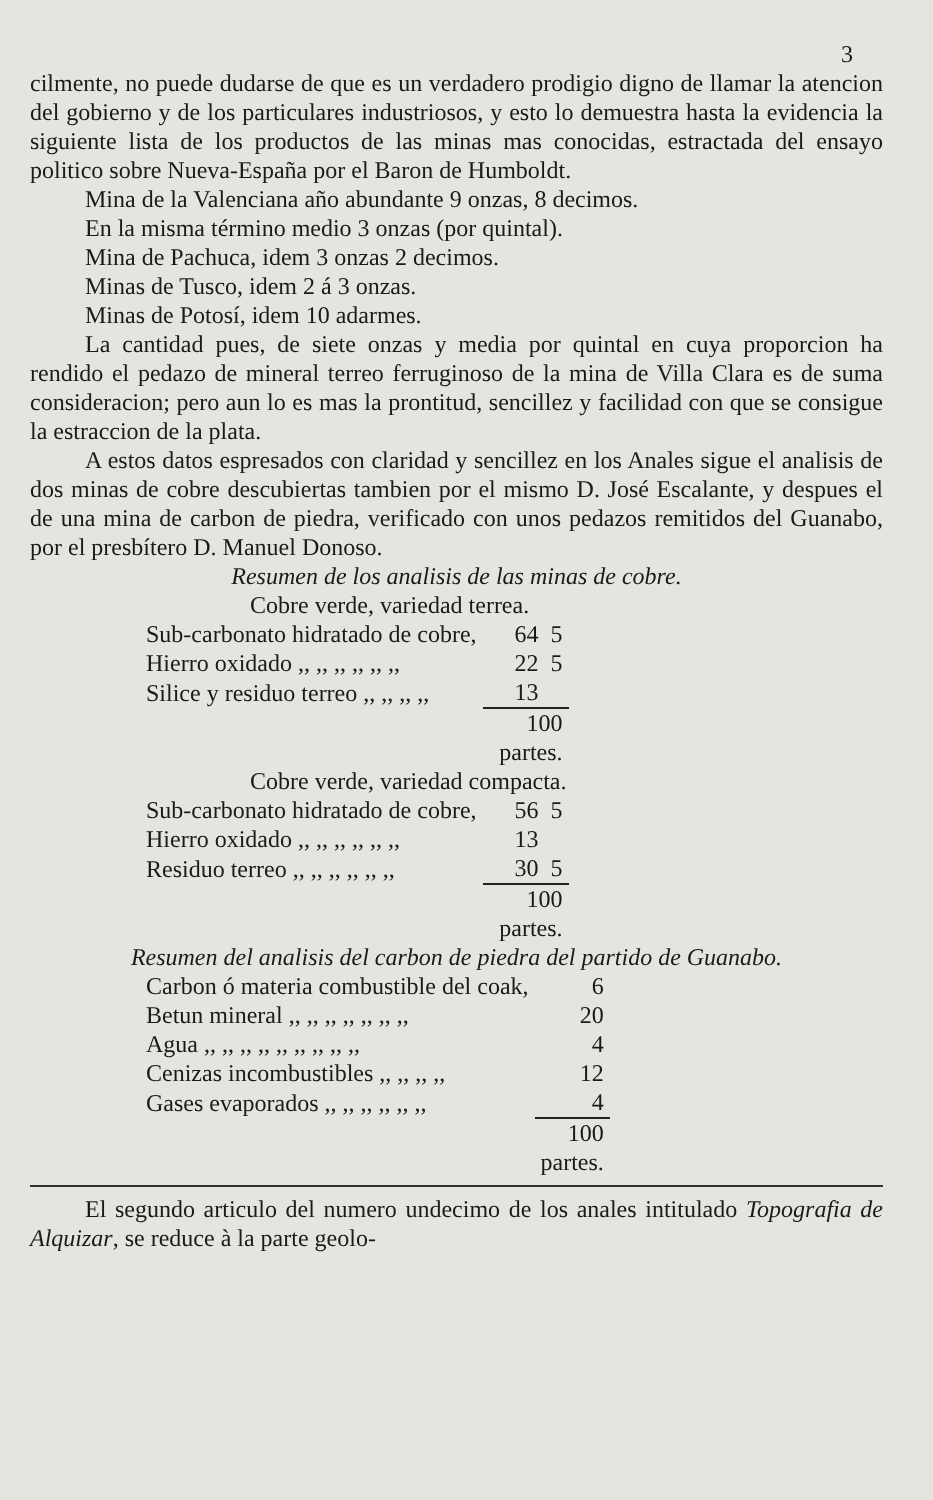3
cilmente, no puede dudarse de que es un verdadero prodigio digno de llamar la atencion del gobierno y de los particulares industriosos, y esto lo demuestra hasta la evidencia la siguiente lista de los productos de las minas mas conocidas, estractada del ensayo politico sobre Nueva-España por el Baron de Humboldt.
Mina de la Valenciana año abundante 9 onzas, 8 decimos.
En la misma término medio 3 onzas (por quintal).
Mina de Pachuca, idem 3 onzas 2 decimos.
Minas de Tusco, idem 2 á 3 onzas.
Minas de Potosí, idem 10 adarmes.
La cantidad pues, de siete onzas y media por quintal en cuya proporcion ha rendido el pedazo de mineral terreo ferruginoso de la mina de Villa Clara es de suma consideracion; pero aun lo es mas la prontitud, sencillez y facilidad con que se consigue la estraccion de la plata.
A estos datos espresados con claridad y sencillez en los Anales sigue el analisis de dos minas de cobre descubiertas tambien por el mismo D. José Escalante, y despues el de una mina de carbon de piedra, verificado con unos pedazos remitidos del Guanabo, por el presbítero D. Manuel Donoso.
Resumen de los analisis de las minas de cobre.
Cobre verde, variedad terrea.
| Sub-carbonato hidratado de cobre, | 64 | 5 |
| Hierro oxidado ,, ,, ,, ,, ,, ,, | 22 | 5 |
| Silice y residuo terreo ,, ,, ,, ,, | 13 | |
| | 100 partes. | |
Cobre verde, variedad compacta.
| Sub-carbonato hidratado de cobre, | 56 | 5 |
| Hierro oxidado ,, ,, ,, ,, ,, ,, | 13 | |
| Residuo terreo ,, ,, ,, ,, ,, ,, | 30 | 5 |
| | 100 partes. | |
Resumen del analisis del carbon de piedra del partido de Guanabo.
| Carbon ó materia combustible del coak, | 6 |
| Betun mineral ,, ,, ,, ,, ,, ,, ,, | 20 |
| Agua ,, ,, ,, ,, ,, ,, ,, ,, ,, | 4 |
| Cenizas incombustibles ,, ,, ,, ,, | 12 |
| Gases evaporados ,, ,, ,, ,, ,, ,, | 4 |
| | 100 partes. |
El segundo articulo del numero undecimo de los anales intitulado Topografia de Alquizar, se reduce à la parte geolo-